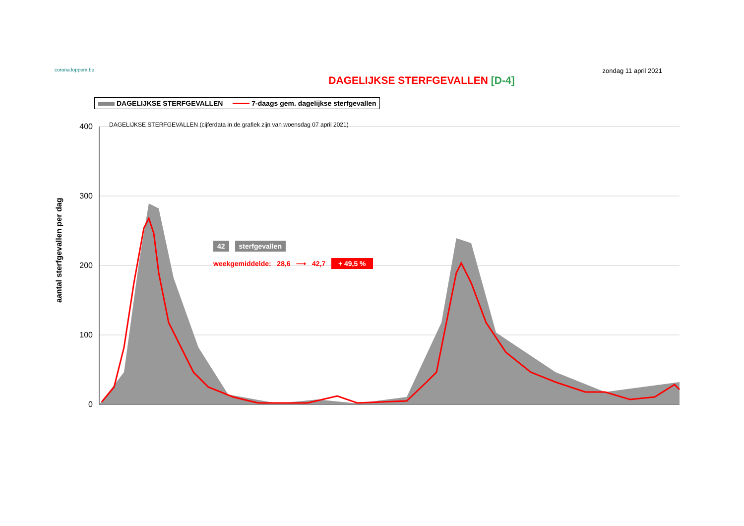corona.loppem.be
zondag 11 april 2021
DAGELIJKSE STERFGEVALLEN [D-4]
DAGELIJKSE STERFGEVALLEN 7-daags gem. dagelijkse sterfgevallen
400
300
200
100
0
DAGELIJKSE STERFGEVALLEN (cijferdata in de grafiek zijn van woensdag 07 april 2021)
aantal sterfgevallen per dag
42 sterfgevallen
weekgemiddelde: 28,6 ⟶ 42,7 + 49,5 %